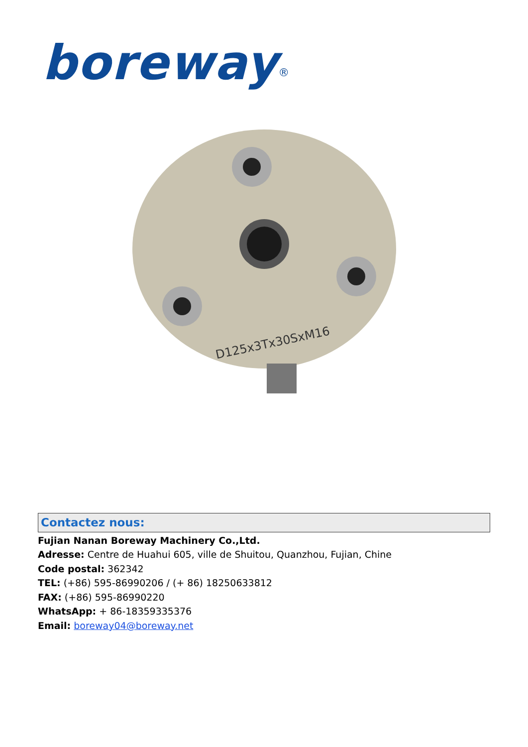boreway<sup>®</sup>
D125x3Tx30SxM16
Contactez nous:
Fujian Nanan Boreway Machinery Co.,Ltd.
Adresse: Centre de Huahui 605, ville de Shuitou, Quanzhou, Fujian, Chine
Code postal: 362342
TEL: (+86) 595-86990206 / (+ 86) 18250633812
FAX: (+86) 595-86990220
WhatsApp: + 86-18359335376
Email: boreway04@boreway.net